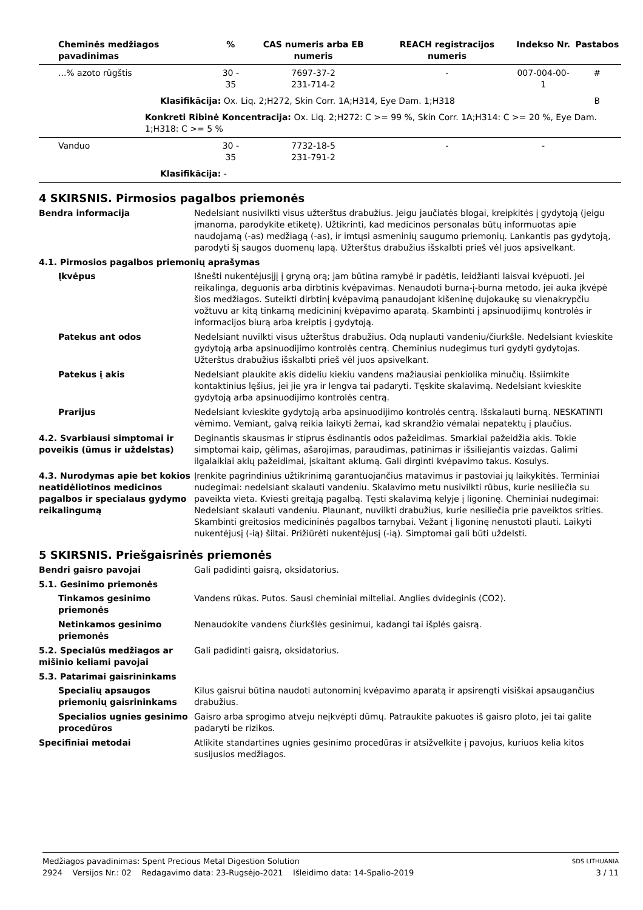| Cheminės medžiagos pavadinimas | % | CAS numeris arba EB numeris | REACH registracijos numeris | Indekso Nr. | Pastabos |
| --- | --- | --- | --- | --- | --- |
| ...% azoto rūgštis | 30 - 35 | 7697-37-2 231-714-2 | - | 007-004-00-1 | # |
| Klasifikācija: Ox. Liq. 2;H272, Skin Corr. 1A;H314, Eye Dam. 1;H318 | | | | | B |
| Konkreti Ribinė Koncentracija: Ox. Liq. 2;H272: C >= 99 %, Skin Corr. 1A;H314: C >= 20 %, Eye Dam. 1;H318: C >= 5 % | | | | | |
| Vanduo | 30 - 35 | 7732-18-5 231-791-2 | - | - | |
| Klasifikācija: - | | | | | |
4 SKIRSNIS. Pirmosios pagalbos priemonės
Bendra informacija Nedelsiant nusivilkti visus užterštus drabužius. Jeigu jaučiatės blogai, kreipkitės į gydytoją (jeigu įmanoma, parodykite etiketę). Užtikrinti, kad medicinos personalas būtų informuotas apie naudojamą (-as) medžiagą (-as), ir imtųsi asmeninių saugumo priemonių. Lankantis pas gydytoją, parodyti šį saugos duomenų lapą. Užterštus drabužius išskalbti prieš vėl juos apsivelkant.
4.1. Pirmosios pagalbos priemonių aprašymas
Įkvėpus Išnešti nukentėjusįjį į gryną orą; jam būtina ramybė ir padėtis, leidžianti laisvai kvėpuoti. Jei reikalinga, deguonis arba dirbtinis kvėpavimas. Nenaudoti burna-į-burna metodo, jei auka įkvėpė šios medžiagos. Suteikti dirbtinį kvėpavimą panaudojant kišeninę dujokaukę su vienakrypčiu vožtuvu ar kitą tinkamą medicininį kvėpavimo aparatą. Skambinti į apsinuodijimų kontrolės ir informacijos biurą arba kreiptis į gydytoją.
Patekus ant odos Nedelsiant nuvilkti visus užterštus drabužius. Odą nuplauti vandeniu/čiurkšle. Nedelsiant kvieskite gydytoją arba apsinuodijimo kontrolės centrą. Cheminius nudegimus turi gydyti gydytojas. Užterštus drabužius išskalbti prieš vėl juos apsivelkant.
Patekus į akis Nedelsiant plaukite akis dideliu kiekiu vandens mažiausiai penkiolika minučių. Išsiimkite kontaktinius lęšius, jei jie yra ir lengva tai padaryti. Tęskite skalavimą. Nedelsiant kvieskite gydytoją arba apsinuodijimo kontrolės centrą.
Prarijus Nedelsiant kvieskite gydytoją arba apsinuodijimo kontrolės centrą. Išskalauti burną. NESKATINTI vėmimo. Vemiant, galvą reikia laikyti žemai, kad skrandžio vėmalai nepatektų į plaučius.
4.2. Svarbiausi simptomai ir poveikis (ūmus ir uždelstas)
Deginantis skausmas ir stiprus ėsdinantis odos pažeidimas. Smarkiai pažeidžia akis. Tokie simptomai kaip, gėlimas, ašarojimas, paraudimas, patinimas ir išsiliejantis vaizdas. Galimi ilgalaikiai akių pažeidimai, įskaitant aklumą. Gali dirginti kvėpavimo takus. Kosulys.
4.3. Nurodymas apie bet kokios neatidėliotinos medicinos pagalbos ir specialaus gydymo reikalingumą
Įrenkite pagrindinius užtikrinimą garantuojančius matavimus ir pastoviai jų laikykitės. Terminiai nudegimai: nedelsiant skalauti vandeniu. Skalavimo metu nusivilkti rūbus, kurie nesiliečia su paveikta vieta. Kviesti greitąją pagalbą. Tęsti skalavimą kelyje į ligoninę. Cheminiai nudegimai: Nedelsiant skalauti vandeniu. Plaunant, nuvilkti drabužius, kurie nesiliečia prie paveiktos srities. Skambinti greitosios medicininės pagalbos tarnybai. Vežant į ligoninę nenustoti plauti. Laikyti nukentėjusį (-ią) šiltai. Prižiūrėti nukentėjusį (-ią). Simptomai gali būti uždelsti.
5 SKIRSNIS. Priešgaisrinės priemonės
Bendri gaisro pavojai Gali padidinti gaisrą, oksidatorius.
5.1. Gesinimo priemonės
Tinkamos gesinimo priemonės
Vandens rūkas. Putos. Sausi cheminiai milteliai. Anglies dvideginis (CO2).
Netinkamos gesinimo priemonės
Nenaudokite vandens čiurkšlės gesinimui, kadangi tai išplės gaisrą.
5.2. Specialūs medžiagos ar mišinio keliami pavojai
Gali padidinti gaisrą, oksidatorius.
5.3. Patarimai gaisrininkams
Specialių apsaugos priemonių gaisrininkams
Kilus gaisrui būtina naudoti autonominį kvėpavimo aparatą ir apsirengti visiškai apsaugančius drabužius.
Specialios ugnies gesinimo procedūros
Gaisro arba sprogimo atveju neįkvėpti dūmų. Patraukite pakuotes iš gaisro ploto, jei tai galite padaryti be rizikos.
Specifiniai metodai Atlikite standartines ugnies gesinimo procedūras ir atsižvelkite į pavojus, kuriuos kelia kitos susijusios medžiagos.
Medžiagos pavadinimas: Spent Precious Metal Digestion Solution SDS LITHUANIA
2924 Versijos Nr.: 02 Redagavimo data: 23-Rugsėjo-2021 Išleidimo data: 14-Spalio-2019 3 / 11